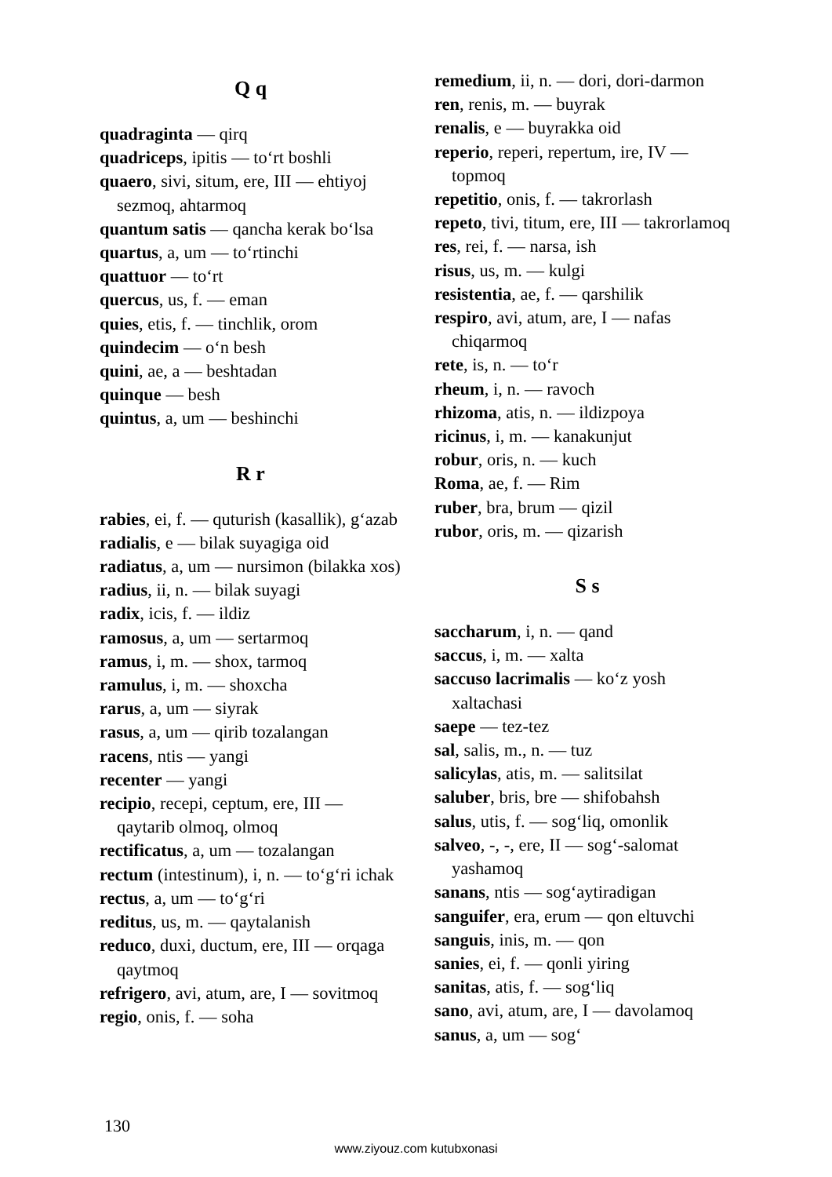Q q
quadraginta — qirq
quadriceps, ipitis — to‘rt boshli
quaero, sivi, situm, ere, III — ehtiyoj sezmoq, ahtarmoq
quantum satis — qancha kerak bo‘lsa
quartus, a, um — to‘rtinchi
quattuor — to‘rt
quercus, us, f. — eman
quies, etis, f. — tinchlik, orom
quindecim — o‘n besh
quini, ae, a — beshtadan
quinque — besh
quintus, a, um — beshinchi
R r
rabies, ei, f. — quturish (kasallik), g‘azab
radialis, e — bilak suyagiga oid
radiatus, a, um — nursimon (bilakka xos)
radius, ii, n. — bilak suyagi
radix, icis, f. — ildiz
ramosus, a, um — sertarmoq
ramus, i, m. — shox, tarmoq
ramulus, i, m. — shoxcha
rarus, a, um — siyrak
rasus, a, um — qirib tozalangan
racens, ntis — yangi
recenter — yangi
recipio, recepi, ceptum, ere, III — qaytarib olmoq, olmoq
rectificatus, a, um — tozalangan
rectum (intestinum), i, n. — to‘g‘ri ichak
rectus, a, um — to‘g‘ri
reditus, us, m. — qaytalanish
reduco, duxi, ductum, ere, III — orqaga qaytmoq
refrigero, avi, atum, are, I — sovitmoq
regio, onis, f. — soha
remedium, ii, n. — dori, dori-darmon
ren, renis, m. — buyrak
renalis, e — buyrakka oid
reperio, reperi, repertum, ire, IV — topmoq
repetitio, onis, f. — takrorlash
repeto, tivi, titum, ere, III — takrorlamoq
res, rei, f. — narsa, ish
risus, us, m. — kulgi
resistentia, ae, f. — qarshilik
respiro, avi, atum, are, I — nafas chiqarmoq
rete, is, n. — to‘r
rheum, i, n. — ravoch
rhizoma, atis, n. — ildizpoya
ricinus, i, m. — kanakunjut
robur, oris, n. — kuch
Roma, ae, f. — Rim
ruber, bra, brum — qizil
rubor, oris, m. — qizarish
S s
saccharum, i, n. — qand
saccus, i, m. — xalta
saccuso lacrimalis — ko‘z yosh xaltachasi
saepe — tez-tez
sal, salis, m., n. — tuz
salicylas, atis, m. — salitsilat
saluber, bris, bre — shifobahsh
salus, utis, f. — sog‘liq, omonlik
salveo, -, -, ere, II — sog‘-salomat yashamoq
sanans, ntis — sog‘aytiradigan
sanguifer, era, erum — qon eltuvchi
sanguis, inis, m. — qon
sanies, ei, f. — qonli yiring
sanitas, atis, f. — sog‘liq
sano, avi, atum, are, I — davolamoq
sanus, a, um — sog‘
130
www.ziyouz.com kutubxonasi